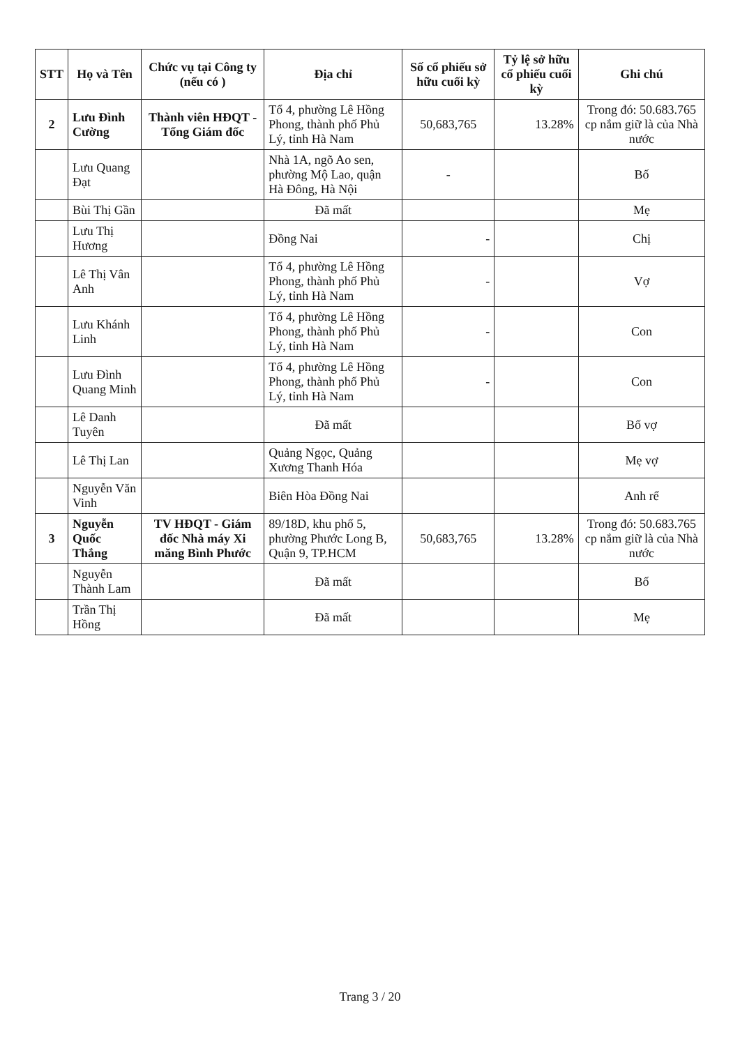| STT | Họ và Tên | Chức vụ tại Công ty (nếu có ) | Địa chỉ | Số cổ phiếu sở hữu cuối kỳ | Tỷ lệ sở hữu cổ phiếu cuối kỳ | Ghi chú |
| --- | --- | --- | --- | --- | --- | --- |
| 2 | Lưu Đình Cường | Thành viên HĐQT - Tổng Giám đốc | Tổ 4, phường Lê Hồng Phong, thành phố Phủ Lý, tỉnh Hà Nam | 50,683,765 | 13.28% | Trong đó: 50.683.765 cp nắm giữ là của Nhà nước |
| | Lưu Quang Đạt | | Nhà 1A, ngõ Ao sen, phường Mộ Lao, quận Hà Đông, Hà Nội | - | | Bố |
| | Bùi Thị Gần | | Đã mất | | | Mẹ |
| | Lưu Thị Hương | | Đồng Nai | - | | Chị |
| | Lê Thị Vân Anh | | Tổ 4, phường Lê Hồng Phong, thành phố Phủ Lý, tỉnh Hà Nam | - | | Vợ |
| | Lưu Khánh Linh | | Tổ 4, phường Lê Hồng Phong, thành phố Phủ Lý, tỉnh Hà Nam | - | | Con |
| | Lưu Đình Quang Minh | | Tổ 4, phường Lê Hồng Phong, thành phố Phủ Lý, tỉnh Hà Nam | - | | Con |
| | Lê Danh Tuyên | | Đã mất | | | Bố vợ |
| | Lê Thị Lan | | Quảng Ngọc, Quảng Xương Thanh Hóa | | | Mẹ vợ |
| | Nguyễn Văn Vinh | | Biên Hòa Đồng Nai | | | Anh rể |
| 3 | Nguyễn Quốc Thắng | TV HĐQT - Giám đốc Nhà máy Xi măng Bình Phước | 89/18D, khu phố 5, phường Phước Long B, Quận 9, TP.HCM | 50,683,765 | 13.28% | Trong đó: 50.683.765 cp nắm giữ là của Nhà nước |
| | Nguyễn Thành Lam | | Đã mất | | | Bố |
| | Trần Thị Hồng | | Đã mất | | | Mẹ |
Trang 3 / 20